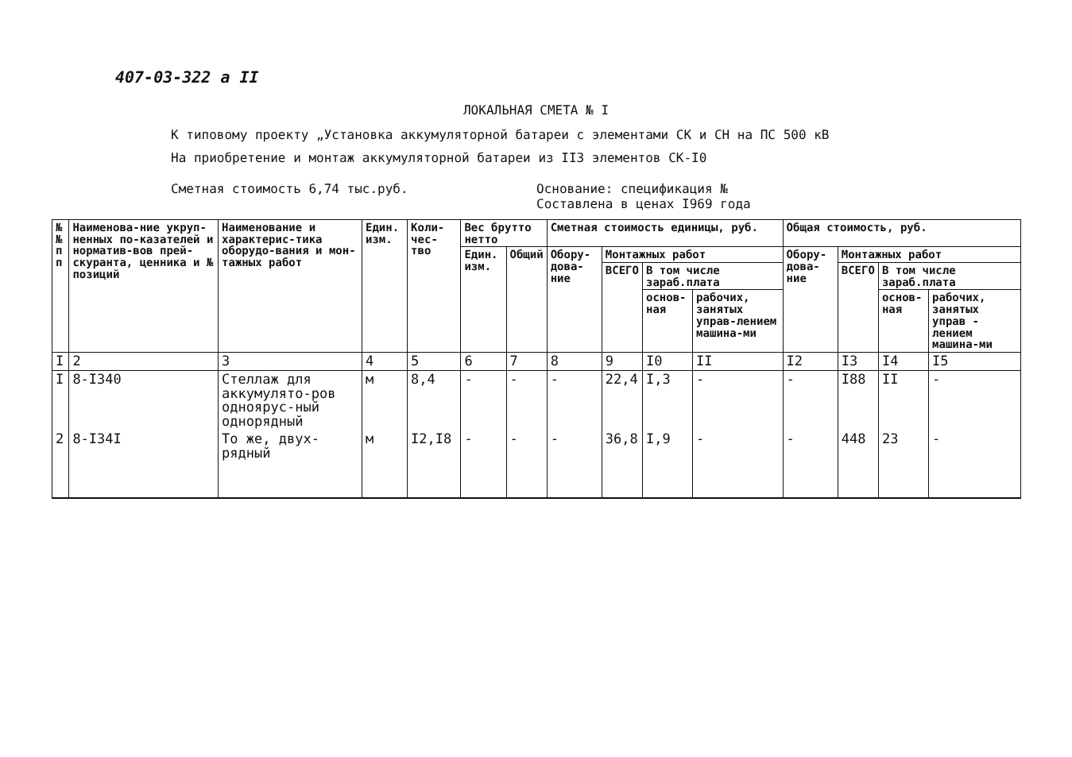407-03-322 а II
ЛОКАЛЬНАЯ СМЕТА № I
К типовому проекту „Установка аккумуляторной батареи с элементами СК и СН на ПС 500 кВ
На приобретение и монтаж аккумуляторной батареи из II3 элементов СК-I0
Сметная стоимость 6,74 тыс.руб. Основание: спецификация №
Составлена в ценах I969 года
| № № п п | Наименова-ние укруп-ненных по-казателей и норматив-вов прей-скуранта, ценника и № позиций | Наименование и характерис-тика оборудо-вания и мон-тажных работ | Един. изм. | Коли-чес-тво | Вес брутто нетто | | Сметная стоимость единицы, руб. | | | | Общая стоимость, руб. | | | |
| --- | --- | --- | --- | --- | --- | --- | --- | --- | --- | --- | --- | --- | --- | --- |
| | | | | | Един. изм. | Общий | Обору-дова-ние | Монтажных работ | | | Обору-дова-ние | Монтажных работ | | |
| | | | | | | | | ВСЕГО | В том числе зараб.плата | | | ВСЕГО | В том числе зараб.плата | |
| | | | | | | | | | основ-ная | рабочих, занятых управ-лением машина-ми | | | основ-ная | рабочих, занятых управ - лением машина-ми |
| I | 2 | 3 | 4 | 5 | 6 | 7 | 8 | 9 | I0 | II | I2 | I3 | I4 | I5 |
| I | 8-I340 | Стеллаж для аккумулято-ров одноярус-ный однорядный | м | 8,4 | - | - | - | 22,4 | I,3 | - | - | I88 | II | - |
| 2 | 8-I34I | То же, двух-рядный | м | I2,I8 | - | - | - | 36,8 | I,9 | - | - | 448 | 23 | - |